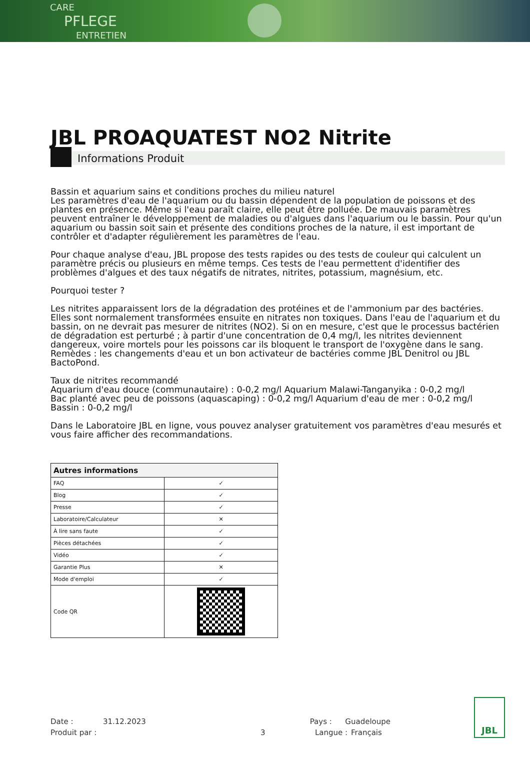CARE
PFLEGE
ENTRETIEN
JBL PROAQUATEST NO2 Nitrite
Informations Produit
Bassin et aquarium sains et conditions proches du milieu naturel
Les paramètres d'eau de l'aquarium ou du bassin dépendent de la population de poissons et des plantes en présence. Même si l'eau paraît claire, elle peut être polluée. De mauvais paramètres peuvent entraîner le développement de maladies ou d'algues dans l'aquarium ou le bassin. Pour qu'un aquarium ou bassin soit sain et présente des conditions proches de la nature, il est important de contrôler et d'adapter régulièrement les paramètres de l'eau.
Pour chaque analyse d'eau, JBL propose des tests rapides ou des tests de couleur qui calculent un paramètre précis ou plusieurs en même temps. Ces tests de l'eau permettent d'identifier des problèmes d'algues et des taux négatifs de nitrates, nitrites, potassium, magnésium, etc.
Pourquoi tester ?
Les nitrites apparaissent lors de la dégradation des protéines et de l'ammonium par des bactéries. Elles sont normalement transformées ensuite en nitrates non toxiques. Dans l'eau de l'aquarium et du bassin, on ne devrait pas mesurer de nitrites (NO2). Si on en mesure, c'est que le processus bactérien de dégradation est perturbé ; à partir d'une concentration de 0,4 mg/l, les nitrites deviennent dangereux, voire mortels pour les poissons car ils bloquent le transport de l'oxygène dans le sang. Remèdes : les changements d'eau et un bon activateur de bactéries comme JBL Denitrol ou JBL BactoPond.
Taux de nitrites recommandé
Aquarium d'eau douce (communautaire) : 0-0,2 mg/l Aquarium Malawi-Tanganyika : 0-0,2 mg/l
Bac planté avec peu de poissons (aquascaping) : 0-0,2 mg/l Aquarium d'eau de mer : 0-0,2 mg/l
Bassin : 0-0,2 mg/l
Dans le Laboratoire JBL en ligne, vous pouvez analyser gratuitement vos paramètres d'eau mesurés et vous faire afficher des recommandations.
| Autres informations | |
| --- | --- |
| FAQ | ✓ |
| Blog | ✓ |
| Presse | ✓ |
| Laboratoire/Calculateur | ✕ |
| À lire sans faute | ✓ |
| Pièces détachées | ✓ |
| Vidéo | ✓ |
| Garantie Plus | ✕ |
| Mode d'emploi | ✓ |
| Code QR | |
Date : 31.12.2023 Pays : Guadeloupe
Produit par : 3 Langue : Français
JBL